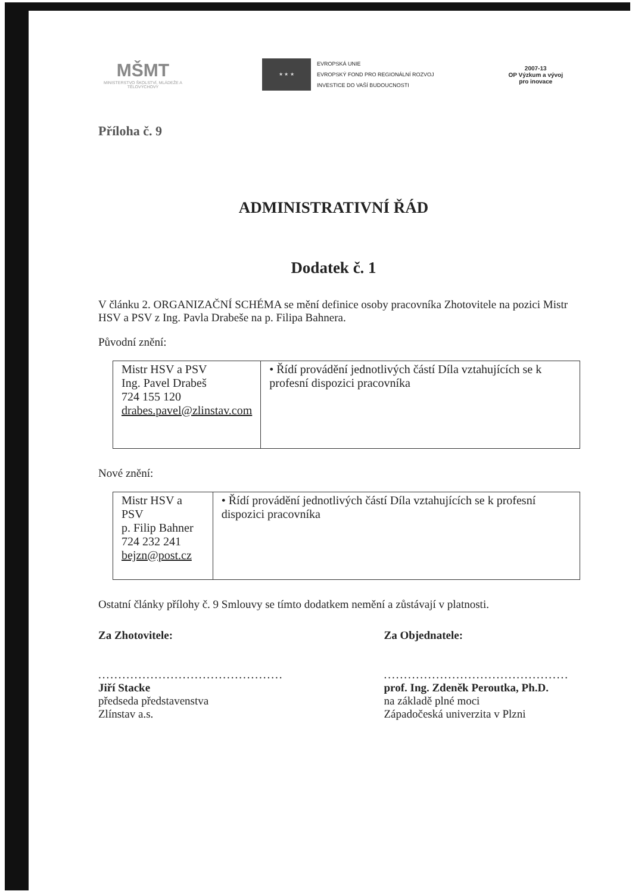MŠMT
MINISTERSTVO ŠKOLSTVÍ, MLÁDEŽE A TĚLOVÝCHOVY
★ ★ ★
EVROPSKÁ UNIE
EVROPSKÝ FOND PRO REGIONÁLNÍ ROZVOJ
INVESTICE DO VAŠÍ BUDOUCNOSTI
2007-13
OP Výzkum a vývoj
pro inovace
Příloha č. 9
ADMINISTRATIVNÍ ŘÁD
Dodatek č. 1
V článku 2. ORGANIZAČNÍ SCHÉMA se mění definice osoby pracovníka Zhotovitele na pozici Mistr HSV a PSV z Ing. Pavla Drabeše na p. Filipa Bahnera.
Původní znění:
| Mistr HSV a PSV Ing. Pavel Drabeš 724 155 120 drabes.pavel@zlinstav.com | • Řídí provádění jednotlivých částí Díla vztahujících se k profesní dispozici pracovníka |
Nové znění:
| Mistr HSV a PSV p. Filip Bahner 724 232 241 bejzn@post.cz | • Řídí provádění jednotlivých částí Díla vztahujících se k profesní dispozici pracovníka |
Ostatní články přílohy č. 9 Smlouvy se tímto dodatkem nemění a zůstávají v platnosti.
Za Zhotovitele:
..............................................
Jiří Stacke
předseda představenstva
Zlínstav a.s.
Za Objednatele:
..............................................
prof. Ing. Zdeněk Peroutka, Ph.D.
na základě plné moci
Západočeská univerzita v Plzni